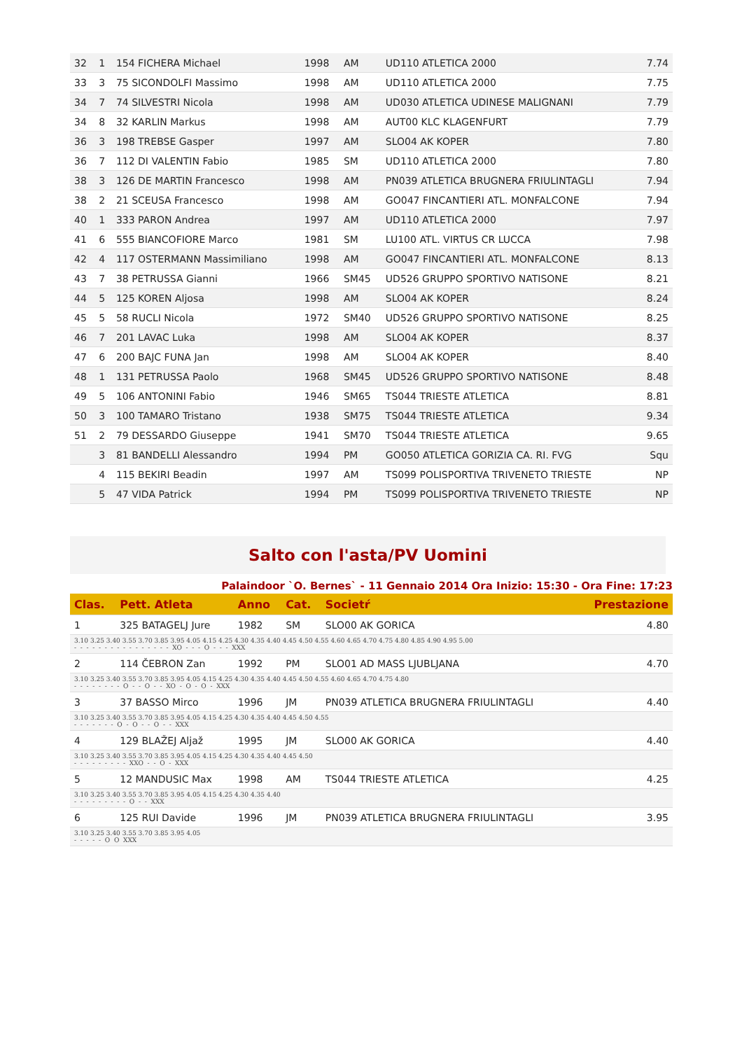| 32 | 1 | 154 FICHERA Michael | 1998 | AM | UD110 ATLETICA 2000 | 7.74 |
| 33 | 3 | 75 SICONDOLFI Massimo | 1998 | AM | UD110 ATLETICA 2000 | 7.75 |
| 34 | 7 | 74 SILVESTRI Nicola | 1998 | AM | UD030 ATLETICA UDINESE MALIGNANI | 7.79 |
| 34 | 8 | 32 KARLIN Markus | 1998 | AM | AUT00 KLC KLAGENFURT | 7.79 |
| 36 | 3 | 198 TREBSE Gasper | 1997 | AM | SLO04 AK KOPER | 7.80 |
| 36 | 7 | 112 DI VALENTIN Fabio | 1985 | SM | UD110 ATLETICA 2000 | 7.80 |
| 38 | 3 | 126 DE MARTIN Francesco | 1998 | AM | PN039 ATLETICA BRUGNERA FRIULINTAGLI | 7.94 |
| 38 | 2 | 21 SCEUSA Francesco | 1998 | AM | GO047 FINCANTIERI ATL. MONFALCONE | 7.94 |
| 40 | 1 | 333 PARON Andrea | 1997 | AM | UD110 ATLETICA 2000 | 7.97 |
| 41 | 6 | 555 BIANCOFIORE Marco | 1981 | SM | LU100 ATL. VIRTUS CR LUCCA | 7.98 |
| 42 | 4 | 117 OSTERMANN Massimiliano | 1998 | AM | GO047 FINCANTIERI ATL. MONFALCONE | 8.13 |
| 43 | 7 | 38 PETRUSSA Gianni | 1966 | SM45 | UD526 GRUPPO SPORTIVO NATISONE | 8.21 |
| 44 | 5 | 125 KOREN Aljosa | 1998 | AM | SLO04 AK KOPER | 8.24 |
| 45 | 5 | 58 RUCLI Nicola | 1972 | SM40 | UD526 GRUPPO SPORTIVO NATISONE | 8.25 |
| 46 | 7 | 201 LAVAC Luka | 1998 | AM | SLO04 AK KOPER | 8.37 |
| 47 | 6 | 200 BAJC FUNA Jan | 1998 | AM | SLO04 AK KOPER | 8.40 |
| 48 | 1 | 131 PETRUSSA Paolo | 1968 | SM45 | UD526 GRUPPO SPORTIVO NATISONE | 8.48 |
| 49 | 5 | 106 ANTONINI Fabio | 1946 | SM65 | TS044 TRIESTE ATLETICA | 8.81 |
| 50 | 3 | 100 TAMARO Tristano | 1938 | SM75 | TS044 TRIESTE ATLETICA | 9.34 |
| 51 | 2 | 79 DESSARDO Giuseppe | 1941 | SM70 | TS044 TRIESTE ATLETICA | 9.65 |
| | 3 | 81 BANDELLI Alessandro | 1994 | PM | GO050 ATLETICA GORIZIA CA. RI. FVG | Squ |
| | 4 | 115 BEKIRI Beadin | 1997 | AM | TS099 POLISPORTIVA TRIVENETO TRIESTE | NP |
| | 5 | 47 VIDA Patrick | 1994 | PM | TS099 POLISPORTIVA TRIVENETO TRIESTE | NP |
Salto con l'asta/PV Uomini
Palaindoor `O. Bernes` - 11 Gennaio 2014 Ora Inizio: 15:30 - Ora Fine: 17:23
| Clas. | Pett. Atleta | Anno | Cat. | Societŕ | Prestazione |
| --- | --- | --- | --- | --- | --- |
| 1 | 325 BATAGELJ Jure | 1982 | SM | SLO00 AK GORICA | 4.80 |
| 3.10 3.25 3.40 3.55 3.70 3.85 3.95 4.05 4.15 4.25 4.30 4.35 4.40 4.45 4.50 4.55 4.60 4.65 4.70 4.75 4.80 4.85 4.90 4.95 5.00 - - - - - - - - - - - - - - - - XO - - - O - - - XXX | | | | | |
| 2 | 114 ČEBRON Zan | 1992 | PM | SLO01 AD MASS LJUBLJANA | 4.70 |
| 3.10 3.25 3.40 3.55 3.70 3.85 3.95 4.05 4.15 4.25 4.30 4.35 4.40 4.45 4.50 4.55 4.60 4.65 4.70 4.75 4.80 - - - - - - - - O - - O - - XO - O - O - XXX | | | | | |
| 3 | 37 BASSO Mirco | 1996 | JM | PN039 ATLETICA BRUGNERA FRIULINTAGLI | 4.40 |
| 3.10 3.25 3.40 3.55 3.70 3.85 3.95 4.05 4.15 4.25 4.30 4.35 4.40 4.45 4.50 4.55 - - - - - - - O - O - - O - - XXX | | | | | |
| 4 | 129 BLAŽEJ Aljaž | 1995 | JM | SLO00 AK GORICA | 4.40 |
| 3.10 3.25 3.40 3.55 3.70 3.85 3.95 4.05 4.15 4.25 4.30 4.35 4.40 4.45 4.50 - - - - - - - - - XXO - - O - XXX | | | | | |
| 5 | 12 MANDUSIC Max | 1998 | AM | TS044 TRIESTE ATLETICA | 4.25 |
| 3.10 3.25 3.40 3.55 3.70 3.85 3.95 4.05 4.15 4.25 4.30 4.35 4.40 - - - - - - - - - O - - XXX | | | | | |
| 6 | 125 RUI Davide | 1996 | JM | PN039 ATLETICA BRUGNERA FRIULINTAGLI | 3.95 |
| 3.10 3.25 3.40 3.55 3.70 3.85 3.95 4.05 - - - - - O O XXX | | | | | |